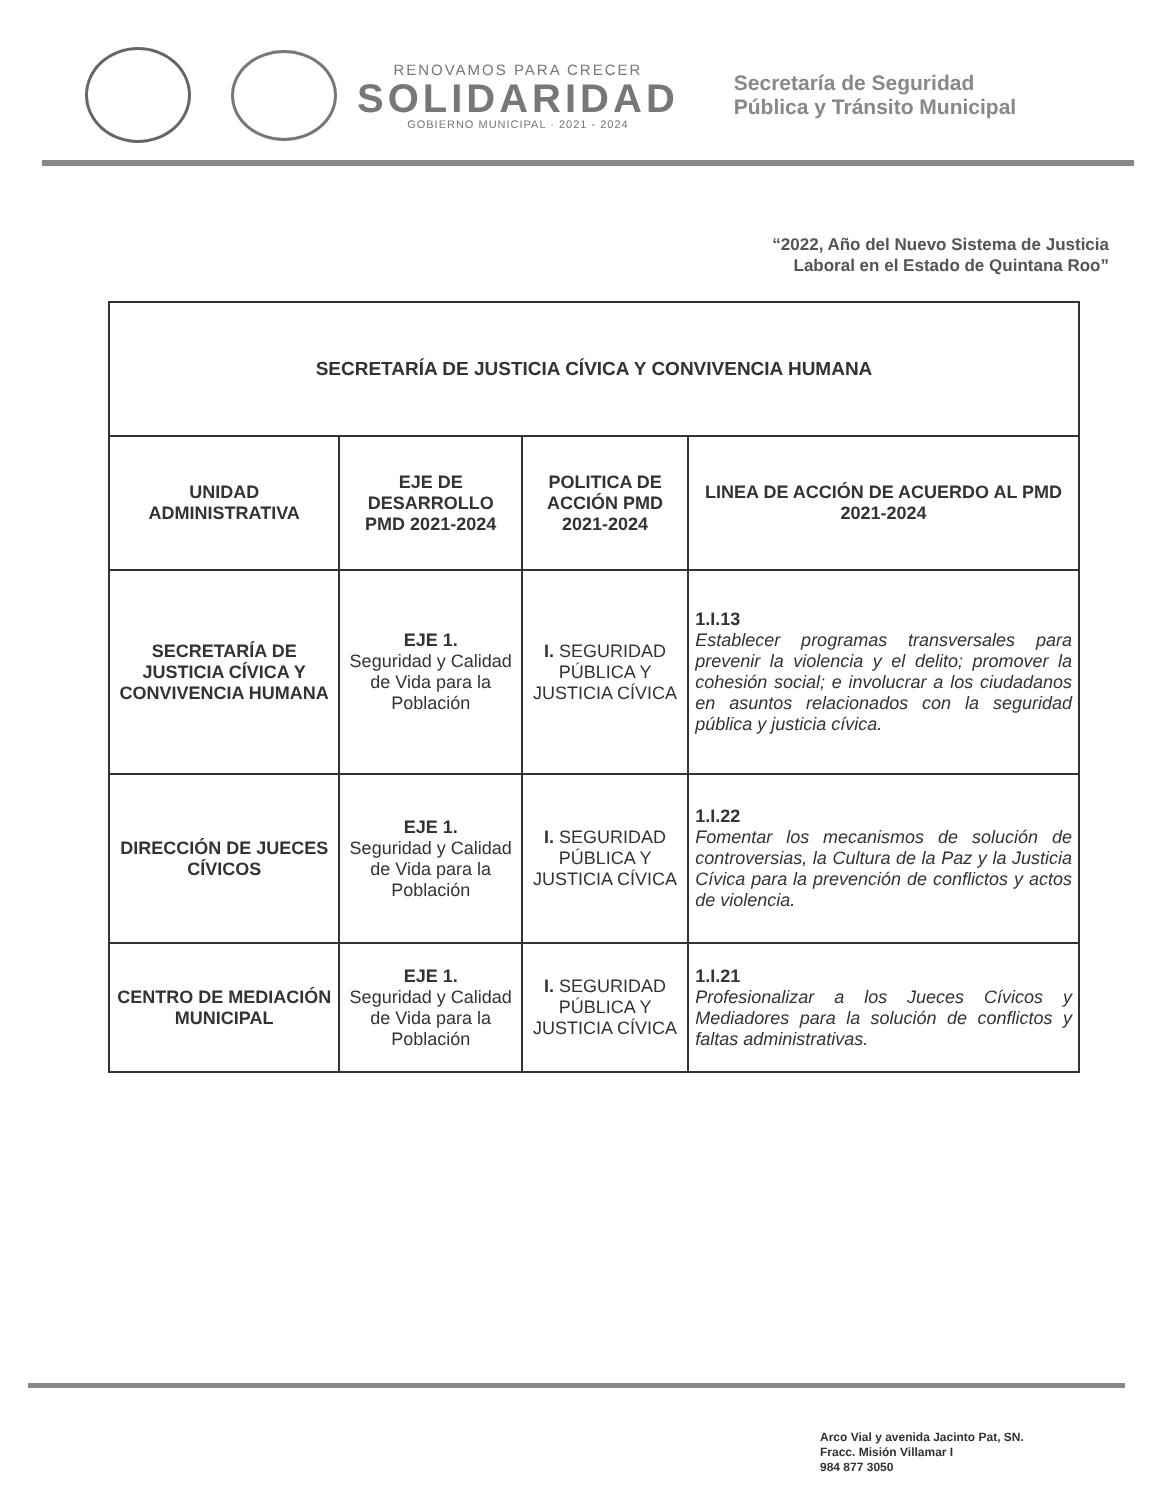RENOVAMOS PARA CRECER
SOLIDARIDAD
GOBIERNO MUNICIPAL · 2021 - 2024
Secretaría de Seguridad
Pública y Tránsito Municipal
“2022, Año del Nuevo Sistema de Justicia
Laboral en el Estado de Quintana Roo”
| SECRETARÍA DE JUSTICIA CÍVICA Y CONVIVENCIA HUMANA | | | |
| UNIDAD ADMINISTRATIVA | EJE DE DESARROLLO PMD 2021-2024 | POLITICA DE ACCIÓN PMD 2021-2024 | LINEA DE ACCIÓN DE ACUERDO AL PMD 2021-2024 |
| SECRETARÍA DE JUSTICIA CÍVICA Y CONVIVENCIA HUMANA | EJE 1. Seguridad y Calidad de Vida para la Población | I. SEGURIDAD PÚBLICA Y JUSTICIA CÍVICA | 1.I.13 Establecer programas transversales para prevenir la violencia y el delito; promover la cohesión social; e involucrar a los ciudadanos en asuntos relacionados con la seguridad pública y justicia cívica. |
| DIRECCIÓN DE JUECES CÍVICOS | EJE 1. Seguridad y Calidad de Vida para la Población | I. SEGURIDAD PÚBLICA Y JUSTICIA CÍVICA | 1.I.22 Fomentar los mecanismos de solución de controversias, la Cultura de la Paz y la Justicia Cívica para la prevención de conflictos y actos de violencia. |
| CENTRO DE MEDIACIÓN MUNICIPAL | EJE 1. Seguridad y Calidad de Vida para la Población | I. SEGURIDAD PÚBLICA Y JUSTICIA CÍVICA | 1.I.21 Profesionalizar a los Jueces Cívicos y Mediadores para la solución de conflictos y faltas administrativas. |
Arco Vial y avenida Jacinto Pat, SN.
Fracc. Misión Villamar I
984 877 3050